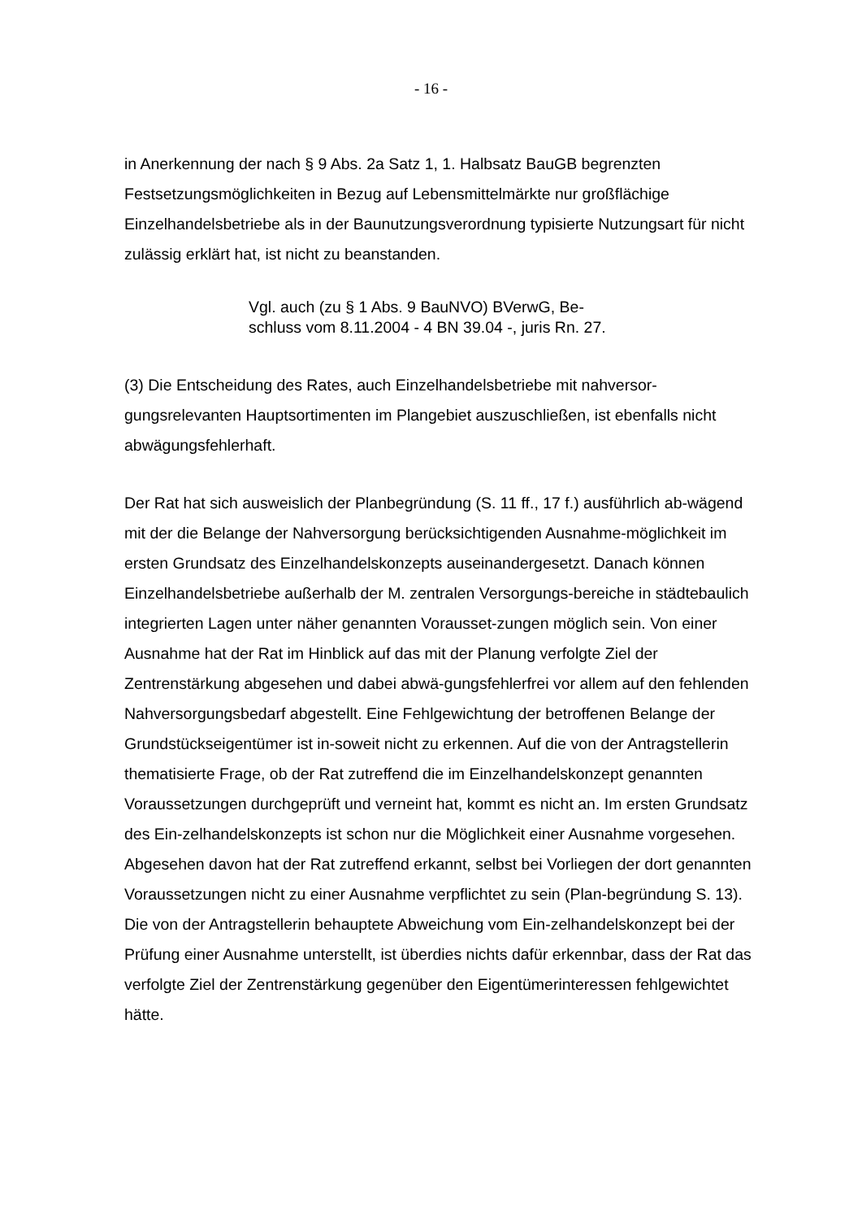- 16 -
in Anerkennung der nach § 9 Abs. 2a Satz 1, 1. Halbsatz BauGB begrenzten Festsetzungsmöglichkeiten in Bezug auf Lebensmittelmärkte nur großflächige Einzelhandelsbetriebe als in der Baunutzungsverordnung typisierte Nutzungsart für nicht zulässig erklärt hat, ist nicht zu beanstanden.
Vgl. auch (zu § 1 Abs. 9 BauNVO) BVerwG, Be-
schluss vom 8.11.2004 - 4 BN 39.04 -, juris Rn. 27.
(3) Die Entscheidung des Rates, auch Einzelhandelsbetriebe mit nahversor-gungsrelevanten Hauptsortimenten im Plangebiet auszuschließen, ist ebenfalls nicht abwägungsfehlerhaft.
Der Rat hat sich ausweislich der Planbegründung (S. 11 ff., 17 f.) ausführlich ab-wägend mit der die Belange der Nahversorgung berücksichtigenden Ausnahme-möglichkeit im ersten Grundsatz des Einzelhandelskonzepts auseinandergesetzt. Danach können Einzelhandelsbetriebe außerhalb der M. zentralen Versorgungs-bereiche in städtebaulich integrierten Lagen unter näher genannten Vorausset-zungen möglich sein. Von einer Ausnahme hat der Rat im Hinblick auf das mit der Planung verfolgte Ziel der Zentrenstärkung abgesehen und dabei abwä-gungsfehlerfrei vor allem auf den fehlenden Nahversorgungsbedarf abgestellt. Eine Fehlgewichtung der betroffenen Belange der Grundstückseigentümer ist in-soweit nicht zu erkennen. Auf die von der Antragstellerin thematisierte Frage, ob der Rat zutreffend die im Einzelhandelskonzept genannten Voraussetzungen durchgeprüft und verneint hat, kommt es nicht an. Im ersten Grundsatz des Ein-zelhandelskonzepts ist schon nur die Möglichkeit einer Ausnahme vorgesehen. Abgesehen davon hat der Rat zutreffend erkannt, selbst bei Vorliegen der dort genannten Voraussetzungen nicht zu einer Ausnahme verpflichtet zu sein (Plan-begründung S. 13). Die von der Antragstellerin behauptete Abweichung vom Ein-zelhandelskonzept bei der Prüfung einer Ausnahme unterstellt, ist überdies nichts dafür erkennbar, dass der Rat das verfolgte Ziel der Zentrenstärkung gegenüber den Eigentümerinteressen fehlgewichtet hätte.